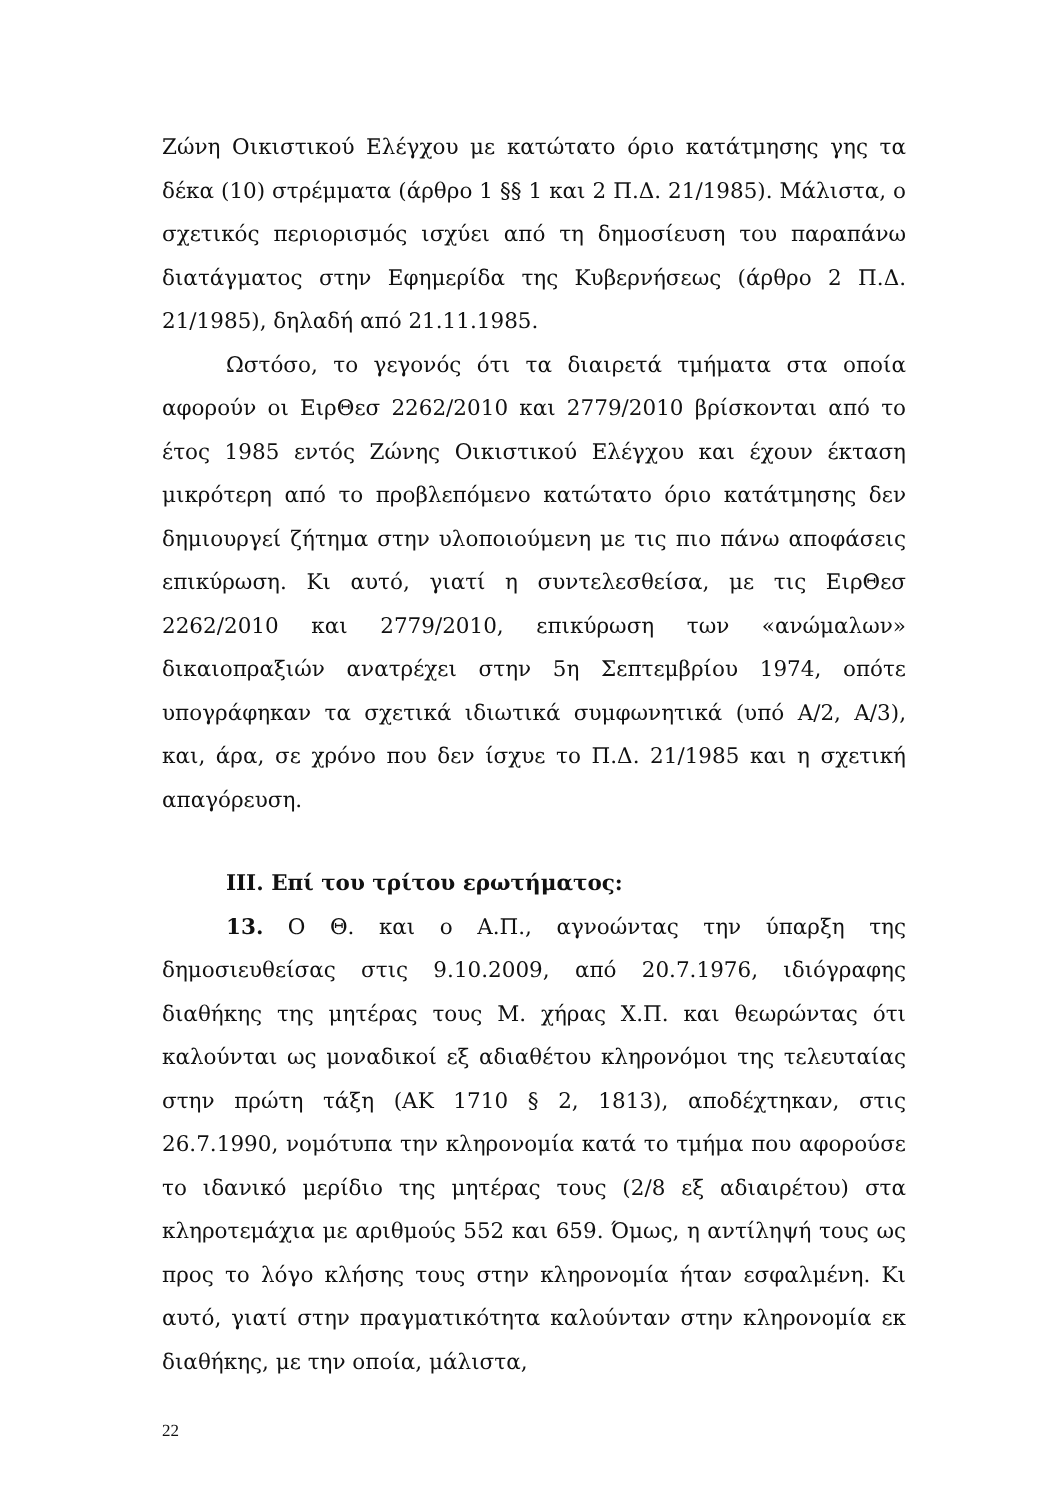Ζώνη Οικιστικού Ελέγχου με κατώτατο όριο κατάτμησης γης τα δέκα (10) στρέμματα (άρθρο 1 §§ 1 και 2 Π.Δ. 21/1985). Μάλιστα, ο σχετικός περιορισμός ισχύει από τη δημοσίευση του παραπάνω διατάγματος στην Εφημερίδα της Κυβερνήσεως (άρθρο 2 Π.Δ. 21/1985), δηλαδή από 21.11.1985.
Ωστόσο, το γεγονός ότι τα διαιρετά τμήματα στα οποία αφορούν οι ΕιρΘεσ 2262/2010 και 2779/2010 βρίσκονται από το έτος 1985 εντός Ζώνης Οικιστικού Ελέγχου και έχουν έκταση μικρότερη από το προβλεπόμενο κατώτατο όριο κατάτμησης δεν δημιουργεί ζήτημα στην υλοποιούμενη με τις πιο πάνω αποφάσεις επικύρωση. Κι αυτό, γιατί η συντελεσθείσα, με τις ΕιρΘεσ 2262/2010 και 2779/2010, επικύρωση των «ανώμαλων» δικαιοπραξιών ανατρέχει στην 5η Σεπτεμβρίου 1974, οπότε υπογράφηκαν τα σχετικά ιδιωτικά συμφωνητικά (υπό Α/2, Α/3), και, άρα, σε χρόνο που δεν ίσχυε το Π.Δ. 21/1985 και η σχετική απαγόρευση.
ΙΙΙ. Επί του τρίτου ερωτήματος:
13. Ο Θ. και ο Α.Π., αγνοώντας την ύπαρξη της δημοσιευθείσας στις 9.10.2009, από 20.7.1976, ιδιόγραφης διαθήκης της μητέρας τους Μ. χήρας Χ.Π. και θεωρώντας ότι καλούνται ως μοναδικοί εξ αδιαθέτου κληρονόμοι της τελευταίας στην πρώτη τάξη (ΑΚ 1710 § 2, 1813), αποδέχτηκαν, στις 26.7.1990, νομότυπα την κληρονομία κατά το τμήμα που αφορούσε το ιδανικό μερίδιο της μητέρας τους (2/8 εξ αδιαιρέτου) στα κληροτεμάχια με αριθμούς 552 και 659. Όμως, η αντίληψή τους ως προς το λόγο κλήσης τους στην κληρονομία ήταν εσφαλμένη. Κι αυτό, γιατί στην πραγματικότητα καλούνταν στην κληρονομία εκ διαθήκης, με την οποία, μάλιστα,
22